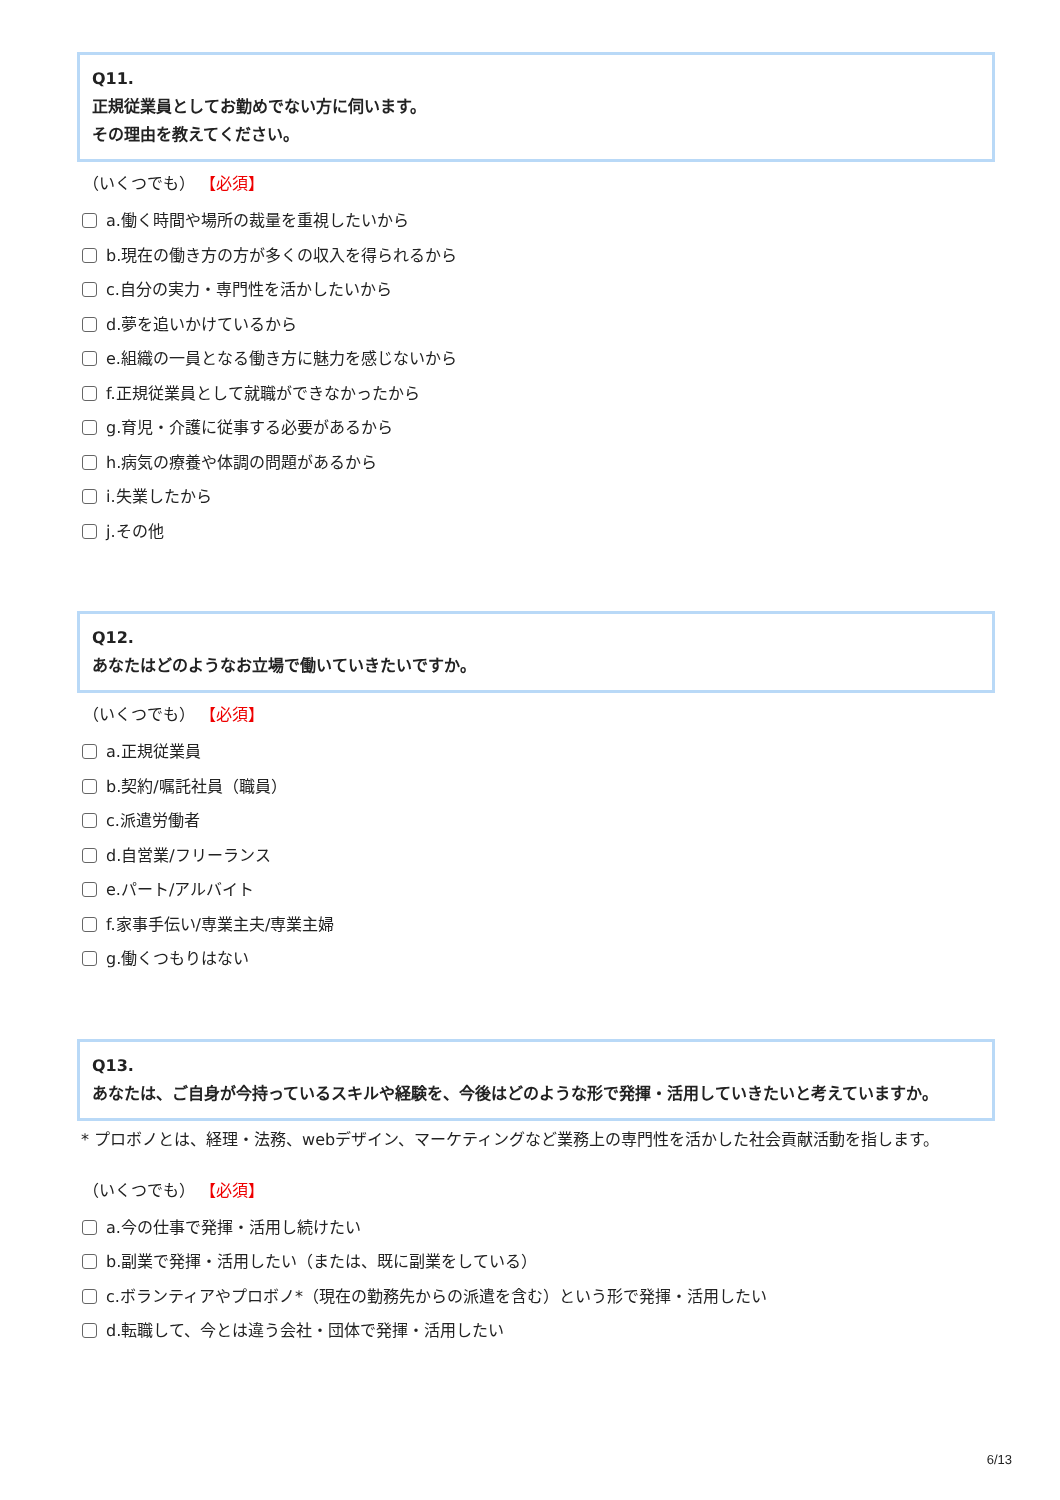Q11.
正規従業員としてお勤めでない方に伺います。
その理由を教えてください。
（いくつでも） 【必須】
a.働く時間や場所の裁量を重視したいから
b.現在の働き方の方が多くの収入を得られるから
c.自分の実力・専門性を活かしたいから
d.夢を追いかけているから
e.組織の一員となる働き方に魅力を感じないから
f.正規従業員として就職ができなかったから
g.育児・介護に従事する必要があるから
h.病気の療養や体調の問題があるから
i.失業したから
j.その他
Q12.
あなたはどのようなお立場で働いていきたいですか。
（いくつでも） 【必須】
a.正規従業員
b.契約/嘱託社員（職員）
c.派遣労働者
d.自営業/フリーランス
e.パート/アルバイト
f.家事手伝い/専業主夫/専業主婦
g.働くつもりはない
Q13.
あなたは、ご自身が今持っているスキルや経験を、今後はどのような形で発揮・活用していきたいと考えていますか。
* プロボノとは、経理・法務、webデザイン、マーケティングなど業務上の専門性を活かした社会貢献活動を指します。
（いくつでも） 【必須】
a.今の仕事で発揮・活用し続けたい
b.副業で発揮・活用したい（または、既に副業をしている）
c.ボランティアやプロボノ*（現在の勤務先からの派遣を含む）という形で発揮・活用したい
d.転職して、今とは違う会社・団体で発揮・活用したい
6/13